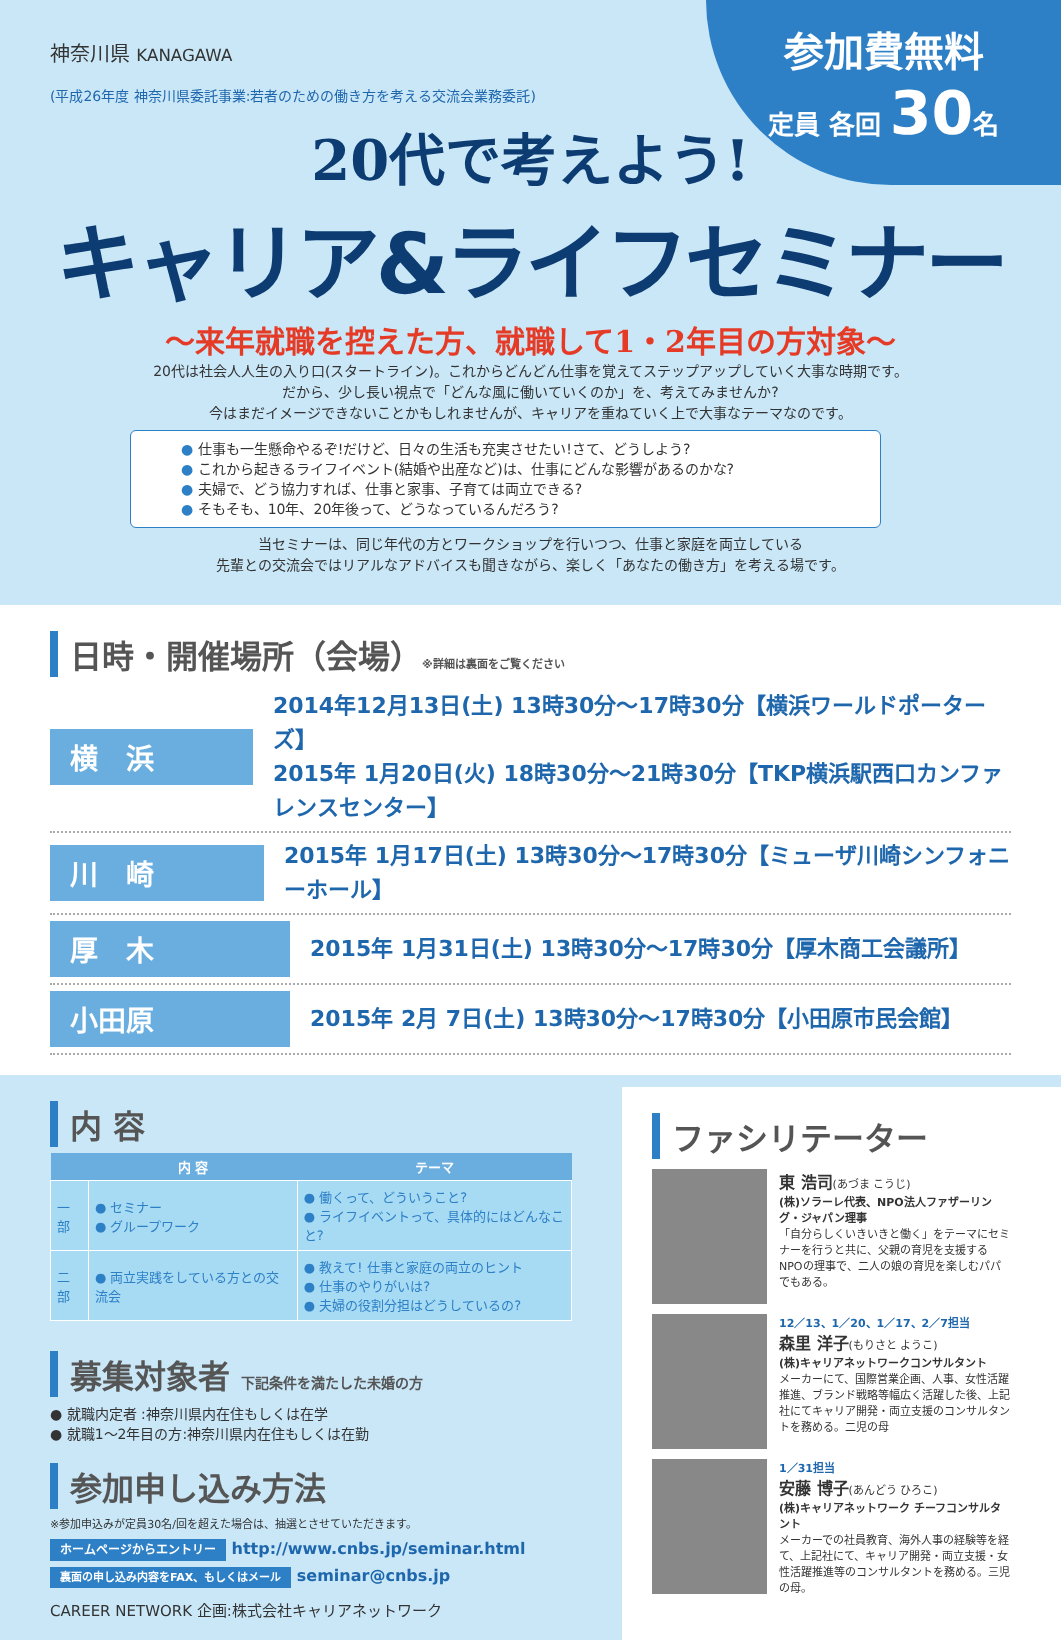神奈川県 KANAGAWA
参加費無料
定員 各回 30名
(平成26年度 神奈川県委託事業:若者のための働き方を考える交流会業務委託)
20代で考えよう!
キャリア&ライフセミナー
～来年就職を控えた方、就職して1・2年目の方対象～
20代は社会人人生の入り口(スタートライン)。これからどんどん仕事を覚えてステップアップしていく大事な時期です。
だから、少し長い視点で「どんな風に働いていくのか」を、考えてみませんか?
今はまだイメージできないことかもしれませんが、キャリアを重ねていく上で大事なテーマなのです。
● 仕事も一生懸命やるぞ!だけど、日々の生活も充実させたい!さて、どうしよう?
● これから起きるライフイベント(結婚や出産など)は、仕事にどんな影響があるのかな?
● 夫婦で、どう協力すれば、仕事と家事、子育ては両立できる?
● そもそも、10年、20年後って、どうなっているんだろう?
当セミナーは、同じ年代の方とワークショップを行いつつ、仕事と家庭を両立している
先輩との交流会ではリアルなアドバイスも聞きながら、楽しく「あなたの働き方」を考える場です。
日時・開催場所（会場）※詳細は裏面をご覧ください
横　浜
2014年12月13日(土) 13時30分～17時30分【横浜ワールドポーターズ】
2015年 1月20日(火) 18時30分～21時30分【TKP横浜駅西口カンファレンスセンター】
川　崎
2015年 1月17日(土) 13時30分～17時30分【ミューザ川崎シンフォニーホール】
厚　木
2015年 1月31日(土) 13時30分～17時30分【厚木商工会議所】
小田原
2015年 2月 7日(土) 13時30分～17時30分【小田原市民会館】
内 容
| | 内 容 | テーマ |
| --- | --- | --- |
| 一部 | ● セミナー ● グループワーク | ● 働くって、どういうこと? ● ライフイベントって、具体的にはどんなこと? |
| 二部 | ● 両立実践をしている方との交流会 | ● 教えて! 仕事と家庭の両立のヒント ● 仕事のやりがいは? ● 夫婦の役割分担はどうしているの? |
募集対象者 下記条件を満たした未婚の方
● 就職内定者 :神奈川県内在住もしくは在学
● 就職1～2年目の方:神奈川県内在住もしくは在勤
参加申し込み方法
※参加申込みが定員30名/回を超えた場合は、抽選とさせていただきます。
ホームページからエントリー http://www.cnbs.jp/seminar.html
裏面の申し込み内容をFAX、もしくはメール seminar@cnbs.jp
CAREER NETWORK 企画:株式会社キャリアネットワーク
ファシリテーター
東 浩司(あづま こうじ)
(株)ソラーレ代表、NPO法人ファザーリング・ジャパン理事
「自分らしくいきいきと働く」をテーマにセミナーを行うと共に、父親の育児を支援するNPOの理事で、二人の娘の育児を楽しむパパでもある。
12／13、1／20、1／17、2／7担当
森里 洋子(もりさと ようこ)
(株)キャリアネットワークコンサルタント
メーカーにて、国際営業企画、人事、女性活躍推進、ブランド戦略等幅広く活躍した後、上記社にてキャリア開発・両立支援のコンサルタントを務める。二児の母
1／31担当
安藤 博子(あんどう ひろこ)
(株)キャリアネットワーク チーフコンサルタント
メーカーでの社員教育、海外人事の経験等を経て、上記社にて、キャリア開発・両立支援・女性活躍推進等のコンサルタントを務める。三児の母。